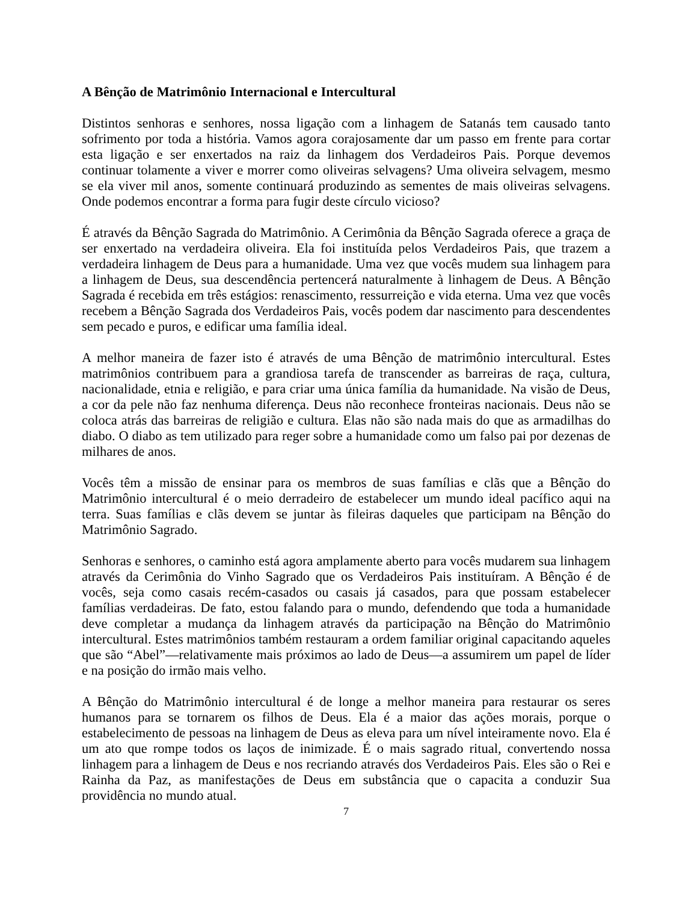A Bênção de Matrimônio Internacional e Intercultural
Distintos senhoras e senhores, nossa ligação com a linhagem de Satanás tem causado tanto sofrimento por toda a história. Vamos agora corajosamente dar um passo em frente para cortar esta ligação e ser enxertados na raiz da linhagem dos Verdadeiros Pais. Porque devemos continuar tolamente a viver e morrer como oliveiras selvagens? Uma oliveira selvagem, mesmo se ela viver mil anos, somente continuará produzindo as sementes de mais oliveiras selvagens. Onde podemos encontrar a forma para fugir deste círculo vicioso?
É através da Bênção Sagrada do Matrimônio. A Cerimônia da Bênção Sagrada oferece a graça de ser enxertado na verdadeira oliveira. Ela foi instituída pelos Verdadeiros Pais, que trazem a verdadeira linhagem de Deus para a humanidade. Uma vez que vocês mudem sua linhagem para a linhagem de Deus, sua descendência pertencerá naturalmente à linhagem de Deus. A Bênção Sagrada é recebida em três estágios: renascimento, ressurreição e vida eterna. Uma vez que vocês recebem a Bênção Sagrada dos Verdadeiros Pais, vocês podem dar nascimento para descendentes sem pecado e puros, e edificar uma família ideal.
A melhor maneira de fazer isto é através de uma Bênção de matrimônio intercultural. Estes matrimônios contribuem para a grandiosa tarefa de transcender as barreiras de raça, cultura, nacionalidade, etnia e religião, e para criar uma única família da humanidade. Na visão de Deus, a cor da pele não faz nenhuma diferença. Deus não reconhece fronteiras nacionais. Deus não se coloca atrás das barreiras de religião e cultura. Elas não são nada mais do que as armadilhas do diabo. O diabo as tem utilizado para reger sobre a humanidade como um falso pai por dezenas de milhares de anos.
Vocês têm a missão de ensinar para os membros de suas famílias e clãs que a Bênção do Matrimônio intercultural é o meio derradeiro de estabelecer um mundo ideal pacífico aqui na terra. Suas famílias e clãs devem se juntar às fileiras daqueles que participam na Bênção do Matrimônio Sagrado.
Senhoras e senhores, o caminho está agora amplamente aberto para vocês mudarem sua linhagem através da Cerimônia do Vinho Sagrado que os Verdadeiros Pais instituíram. A Bênção é de vocês, seja como casais recém-casados ou casais já casados, para que possam estabelecer famílias verdadeiras. De fato, estou falando para o mundo, defendendo que toda a humanidade deve completar a mudança da linhagem através da participação na Bênção do Matrimônio intercultural. Estes matrimônios também restauram a ordem familiar original capacitando aqueles que são “Abel”—relativamente mais próximos ao lado de Deus—a assumirem um papel de líder e na posição do irmão mais velho.
A Bênção do Matrimônio intercultural é de longe a melhor maneira para restaurar os seres humanos para se tornarem os filhos de Deus. Ela é a maior das ações morais, porque o estabelecimento de pessoas na linhagem de Deus as eleva para um nível inteiramente novo. Ela é um ato que rompe todos os laços de inimizade. É o mais sagrado ritual, convertendo nossa linhagem para a linhagem de Deus e nos recriando através dos Verdadeiros Pais. Eles são o Rei e Rainha da Paz, as manifestações de Deus em substância que o capacita a conduzir Sua providência no mundo atual.
7